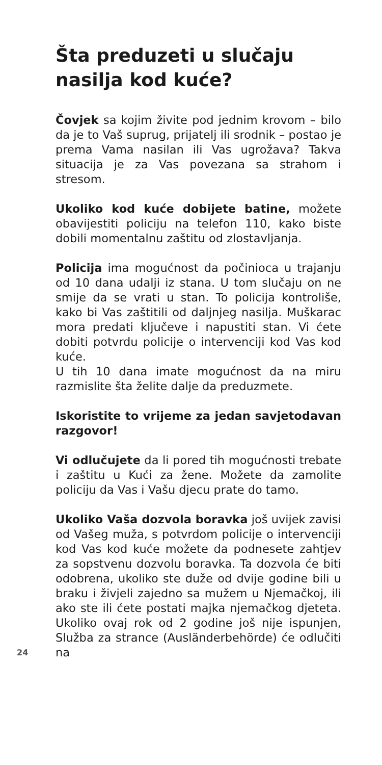Šta preduzeti u slučaju nasilja kod kuće?
Čovjek sa kojim živite pod jednim krovom – bilo da je to Vaš suprug, prijatelj ili srodnik – postao je prema Vama nasilan ili Vas ugrožava? Takva situacija je za Vas povezana sa strahom i stresom.
Ukoliko kod kuće dobijete batine, možete obavijestiti policiju na telefon 110, kako biste dobili momentalnu zaštitu od zlostavljanja.
Policija ima mogućnost da počinioca u trajanju od 10 dana udalji iz stana. U tom slučaju on ne smije da se vrati u stan. To policija kontroliše, kako bi Vas zaštitili od daljnjeg nasilja. Muškarac mora predati ključeve i napustiti stan. Vi ćete dobiti potvrdu policije o intervenciji kod Vas kod kuće.
U tih 10 dana imate mogućnost da na miru razmislite šta želite dalje da preduzmete.
Iskoristite to vrijeme za jedan savjetoda­van razgovor!
Vi odlučujete da li pored tih mogućnosti trebate i zaštitu u Kući za žene. Možete da zamolite policiju da Vas i Vašu djecu prate do tamo.
Ukoliko Vaša dozvola boravka još uvijek zavisi od Vašeg muža, s potvrdom policije o intervenciji kod Vas kod kuće možete da podnesete zahtjev za sopstvenu dozvolu boravka. Ta dozvola će biti odobrena, ukoliko ste duže od dvije godine bili u braku i živjeli zajedno sa mužem u Njemačkoj, ili ako ste ili ćete postati majka njemačkog djeteta. Ukoliko ovaj rok od 2 godine još nije ispunjen, Služba za strance (Ausländerbehörde) će odlučiti na
24